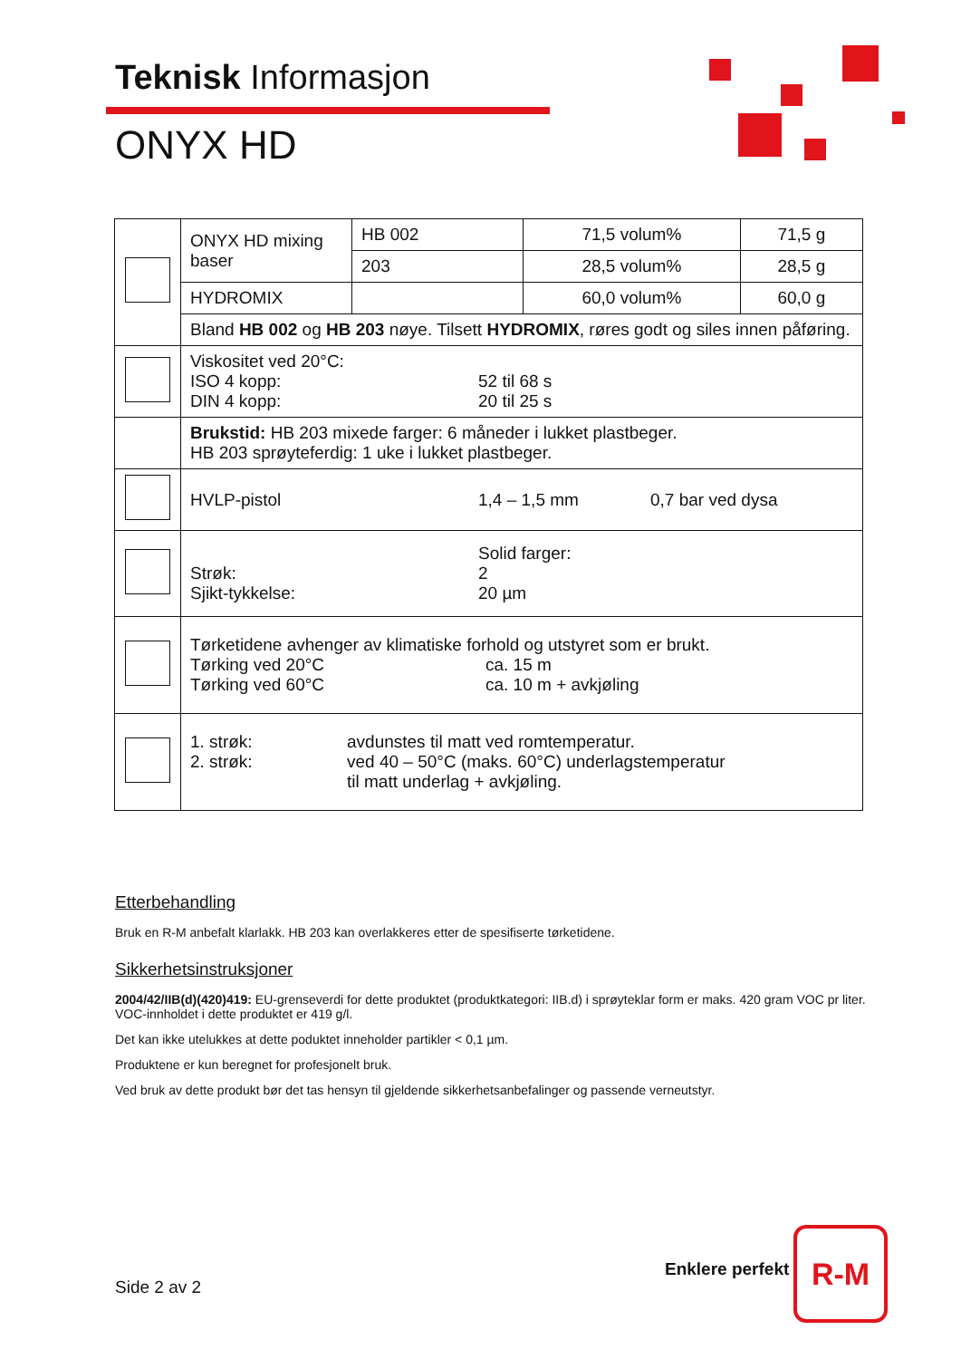Teknisk Informasjon
ONYX HD
| | ONYX HD mixing baser | HB 002 | 71,5 volum% | 71,5 g |
| | | 203 | 28,5 volum% | 28,5 g |
| | HYDROMIX | | 60,0 volum% | 60,0 g |
| | Bland HB 002 og HB 203 nøye. Tilsett HYDROMIX , røres godt og siles innen påføring. | | | |
| | Viskositet ved 20°C: ISO 4 kopp: DIN 4 kopp: 52 til 68 s 20 til 25 s | | | |
| | Brukstid: HB 203 mixede farger: 6 måneder i lukket plastbeger. HB 203 sprøyteferdig: 1 uke i lukket plastbeger. | | | |
| | HVLP-pistol 1,4 – 1,5 mm 0,7 bar ved dysa | | | |
| | Strøk: Sjikt-tykkelse: Solid farger: 2 20 µm | | | |
| | Tørketidene avhenger av klimatiske forhold og utstyret som er brukt. Tørking ved 20°C Tørking ved 60°C ca. 15 m ca. 10 m + avkjøling | | | |
| | 1. strøk: 2. strøk: avdunstes til matt ved romtemperatur. ved 40 – 50°C (maks. 60°C) underlagstemperatur til matt underlag + avkjøling. | | | |
Etterbehandling
Bruk en R-M anbefalt klarlakk. HB 203 kan overlakkeres etter de spesifiserte tørketidene.
Sikkerhetsinstruksjoner
2004/42/IIB(d)(420)419: EU-grenseverdi for dette produktet (produktkategori: IIB.d) i sprøyteklar form er maks. 420 gram VOC pr liter. VOC-innholdet i dette produktet er 419 g/l.
Det kan ikke utelukkes at dette poduktet inneholder partikler < 0,1 µm.
Produktene er kun beregnet for profesjonelt bruk.
Ved bruk av dette produkt bør det tas hensyn til gjeldende sikkerhetsanbefalinger og passende verneutstyr.
Side 2 av 2
Enklere perfekt
R-M